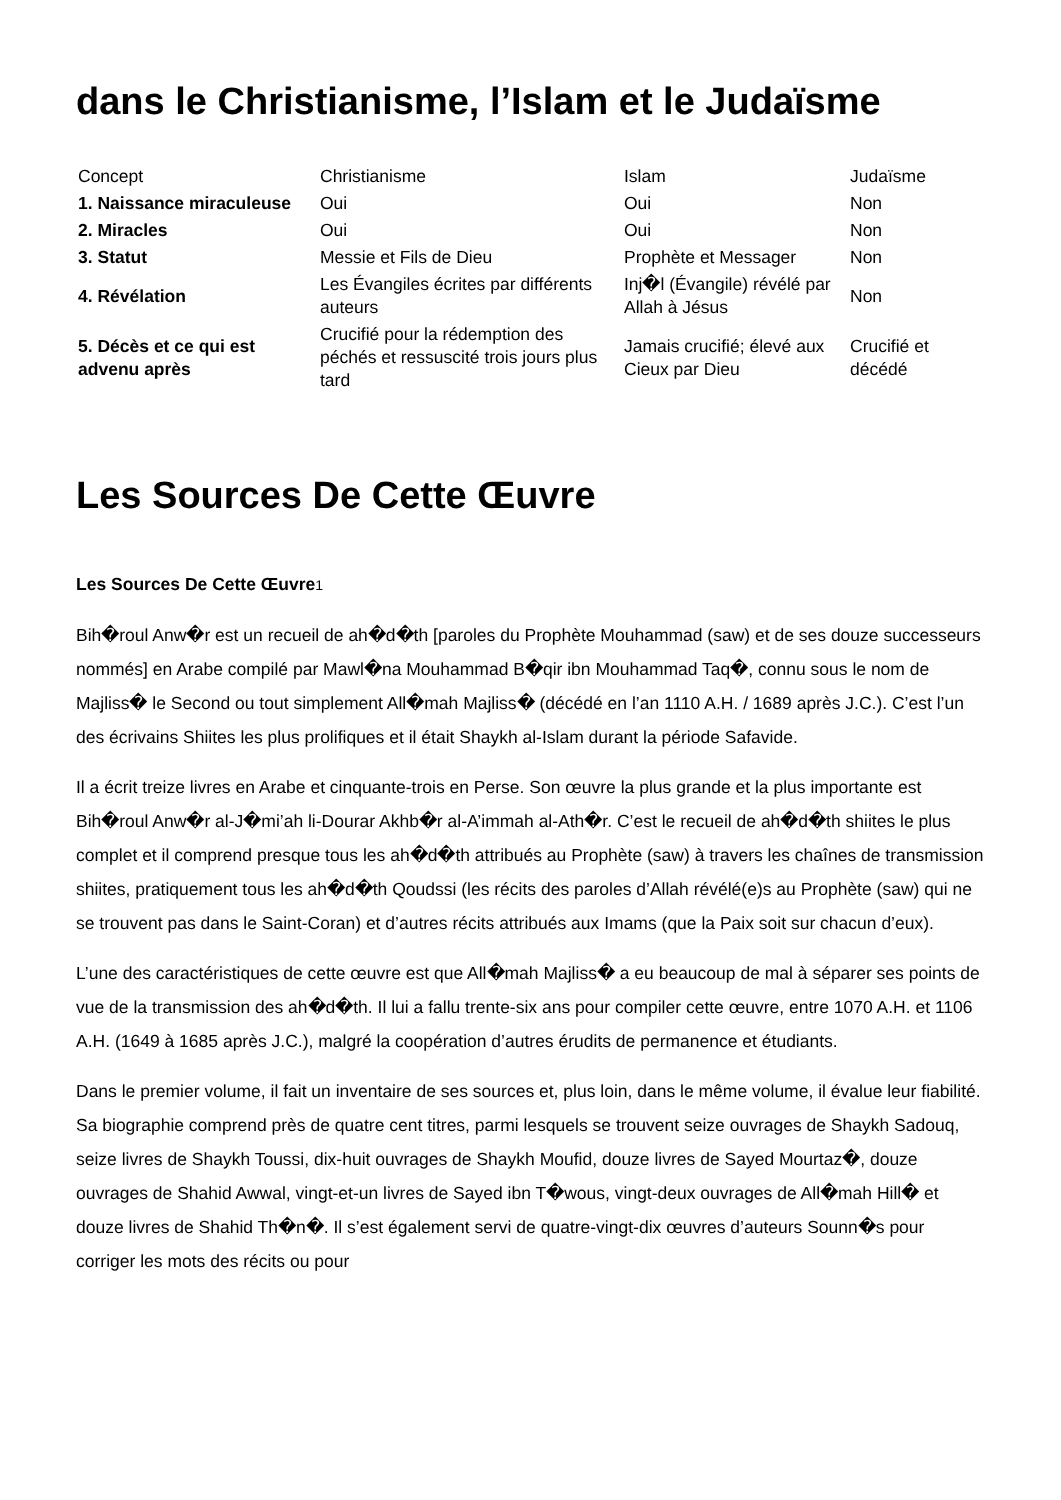dans le Christianisme, l’Islam et le Judaïsme
| Concept | Christianisme | Islam | Judaïsme |
| --- | --- | --- | --- |
| 1. Naissance miraculeuse | Oui | Oui | Non |
| 2. Miracles | Oui | Oui | Non |
| 3. Statut | Messie et Fils de Dieu | Prophète et Messager | Non |
| 4. Révélation | Les Évangiles écrites par différents auteurs | Inj�l (Évangile) révélé par Allah à Jésus | Non |
| 5. Décès et ce qui est advenu après | Crucifié pour la rédemption des péchés et ressuscité trois jours plus tard | Jamais crucifié; élevé aux Cieux par Dieu | Crucifié et décédé |
Les Sources De Cette Œuvre
Les Sources De Cette Œuvre<sup>1</sup>
Bih�roul Anw�r est un recueil de ah�d�th [paroles du Prophète Mouhammad (saw) et de ses douze successeurs nommés] en Arabe compilé par Mawl�na Mouhammad B�qir ibn Mouhammad Taq�, connu sous le nom de Majliss� le Second ou tout simplement All�mah Majliss� (décédé en l’an 1110 A.H. / 1689 après J.C.). C’est l’un des écrivains Shiites les plus prolifiques et il était Shaykh al-Islam durant la période Safavide.
Il a écrit treize livres en Arabe et cinquante-trois en Perse. Son œuvre la plus grande et la plus importante est Bih�roul Anw�r al-J�mi’ah li-Dourar Akhb�r al-A’immah al-Ath�r. C’est le recueil de ah�d�th shiites le plus complet et il comprend presque tous les ah�d�th attribués au Prophète (saw) à travers les chaînes de transmission shiites, pratiquement tous les ah�d�th Qoudssi (les récits des paroles d’Allah révélé(e)s au Prophète (saw) qui ne se trouvent pas dans le Saint-Coran) et d’autres récits attribués aux Imams (que la Paix soit sur chacun d’eux).
L’une des caractéristiques de cette œuvre est que All�mah Majliss� a eu beaucoup de mal à séparer ses points de vue de la transmission des ah�d�th. Il lui a fallu trente-six ans pour compiler cette œuvre, entre 1070 A.H. et 1106 A.H. (1649 à 1685 après J.C.), malgré la coopération d’autres érudits de permanence et étudiants.
Dans le premier volume, il fait un inventaire de ses sources et, plus loin, dans le même volume, il évalue leur fiabilité. Sa biographie comprend près de quatre cent titres, parmi lesquels se trouvent seize ouvrages de Shaykh Sadouq, seize livres de Shaykh Toussi, dix-huit ouvrages de Shaykh Moufid, douze livres de Sayed Mourtaz�, douze ouvrages de Shahid Awwal, vingt-et-un livres de Sayed ibn T�wous, vingt-deux ouvrages de All�mah Hill� et douze livres de Shahid Th�n�. Il s’est également servi de quatre-vingt-dix œuvres d’auteurs Sounn�s pour corriger les mots des récits ou pour